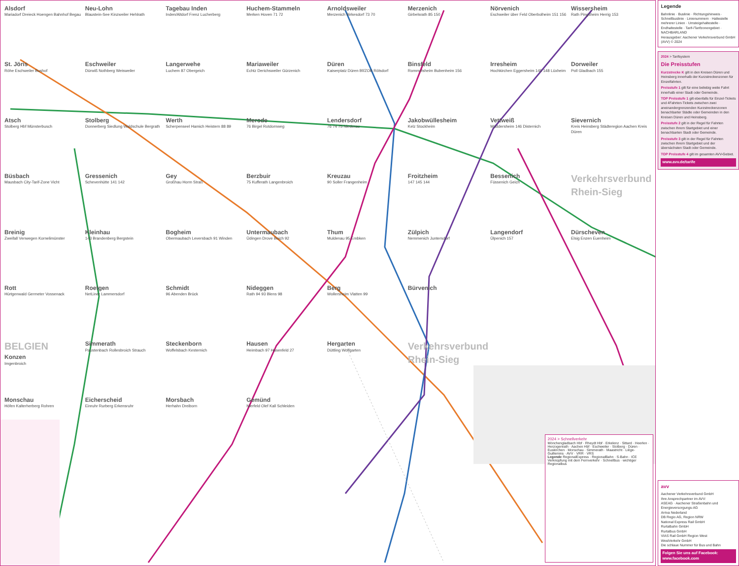Alsdorf
Mariadorf Dreieck Hoengen Bahnhof Begau
Neu-Lohn
Blaustein-See Kinzweiler Hehlrath
Tagebau Inden
Inden/Altdorf Frenz Lucherberg
Huchem-Stammeln
Merken Hoven 71 72
Arnoldsweiler
Merzenich Birkesdorf 73 70
Merzenich
Girbelsrath 85 150
Nörvenich
Eschweiler über Feld Oberbolheim 151 156
Wissersheim
Rath Pingsheim Herrig 153
St. Jöris
Röhe Eschweiler Bushof
Eschweiler
Dürwiß Nothberg Weisweiler
Langerwehe
Luchem 87 Obergeich
Mariaweiler
Echtz Derichsweiler Gürzenich
Düren
Kaiserplatz Düren Bf/ZOB Rölsdorf
Binsfeld
Rommelsheim Bubenheim 156
Irresheim
Hochkirchen Eggersheim 145 148 Lüxheim
Dorweiler
Poll Gladbach 155
Atsch
Stolberg Hbf Münsterbusch
Stolberg
Donnerberg Siedlung Waldschule Bergrath
Werth
Scherpenseel Hamich Heistern 88 89
Merode
76 Birgel Rotdornweg
Lendersdorf
76 74 75 Niederau
Jakobwüllesheim
Kelz Stockheim
Vettweiß
Müddersheim 146 Disternich
Sievernich
Kreis Heinsberg Städteregion Aachen Kreis Düren
Büsbach
Mausbach City-Tarif-Zone Vicht
Gressenich
Schevenhütte 141 142
Gey
Großhau Horm Straß
Berzbuir
75 Kufferath Langenbroich
Kreuzau
90 Soller Frangenheim
Froitzheim
147 145 144
Bessenich
Füssenich Geich
Verkehrsverbund Rhein-Sieg
Breinig
Zweifall Venwegen Kornelimünster
Kleinhau
143 Brandenberg Bergstein
Bogheim
Obermaubach Leversbach 91 Winden
Untermaubach
Üdingen Drove Boich 92
Thum
Muldenau 95 Embken
Zülpich
Nemmenich Juntersdorf
Langendorf
Ülpenich 157
Dürscheven
Elsig Enzen Euenheim
Rott
Hürtgenwald Germeter Vossenack
Roetgen
NetLiner Lammersdorf
Schmidt
96 Abenden Brück
Nideggen
Rath 94 93 Blens 98
Berg
Wollersheim Vlatten 99
Bürvenich
BELGIEN
Konzen
Imgenbroich
Simmerath
Paustenbach Rollesbroich Strauch
Steckenborn
Woffelsbach Kesternich
Hausen
Heimbach 97 Hasenfeld 27
Hergarten
Düttling Wolfgarten
Verkehrsverbund Rhein-Sieg
Monschau
Höfen Kalterherberg Rohren
Eicherscheid
Einruhr Rurberg Erkensruhr
Morsbach
Herhahn Dreiborn
Gemünd
Nierfeld Olef Kall Schleiden
2024 > Schnellverkehr
Mönchengladbach Hbf · Rheydt Hbf · Erkelenz · Sittard · Heerlen · Herzogenrath · Aachen Hbf · Eschweiler · Stolberg · Düren · Euskirchen · Monschau · Simmerath · Maastricht · Liège-Guillemins · AVV · VRR · VRS
Legende RegionalExpress · RegionalBahn · S-Bahn · ICE Verknüpfung mit dem Fernverkehr · Schnellbus · wichtiger Regionalbus
Legende
Bahnlinie · Buslinie · Richtungshinweis · Schnellbuslinie · Linienummern · Haltestelle mehrerer Linien · Umsteigehaltestelle · Endhaltestelle · Tarif-/Tarifzonengebiet · NACHBARLAND
Herausgeber: Aachener Verkehrsverbund GmbH (AVV) © 2024
2024 > Tarifsystem
Die Preisstufen
Kurzstrecke K gilt in den Kreisen Düren und Heinsberg innerhalb der Kurzstreckenzonen für Einzelfahrten.
Preisstufe 1 gilt für eine beliebig weite Fahrt innerhalb einer Stadt oder Gemeinde.
TOP Preisstufe 1 gilt ebenfalls für Einzel-Tickets und 4Fahrten-Tickets zwischen zwei aneinandergrenzenden Kurzstreckenzonen benachbarter Städte oder Gemeinden in den Kreisen Düren und Heinsberg.
Preisstufe 2 gilt in der Regel für Fahrten zwischen Ihrem Startgebiet und einer benachbarten Stadt oder Gemeinde.
Preisstufe 3 gilt in der Regel für Fahrten zwischen Ihrem Startgebiet und der übernächsten Stadt oder Gemeinde.
TOP Preisstufe 4 gilt im gesamten AVV-Gebiet.
www.avv.de/tarife
avv
Aachener Verkehrsverbund GmbH
Ihre Ansprechpartner im AVV:
ASEAG · Aachener Straßenbahn und Energieversorgungs-AG
Arriva Nederland
DB Regio AG, Region NRW
National Express Rail GmbH
Rurtalbahn GmbH
Rurtalbus GmbH
VIAS Rail GmbH Region West
WestVerkehr GmbH
Die schlaue Nummer für Bus und Bahn
Folgen Sie uns auf Facebook: www.facebook.com